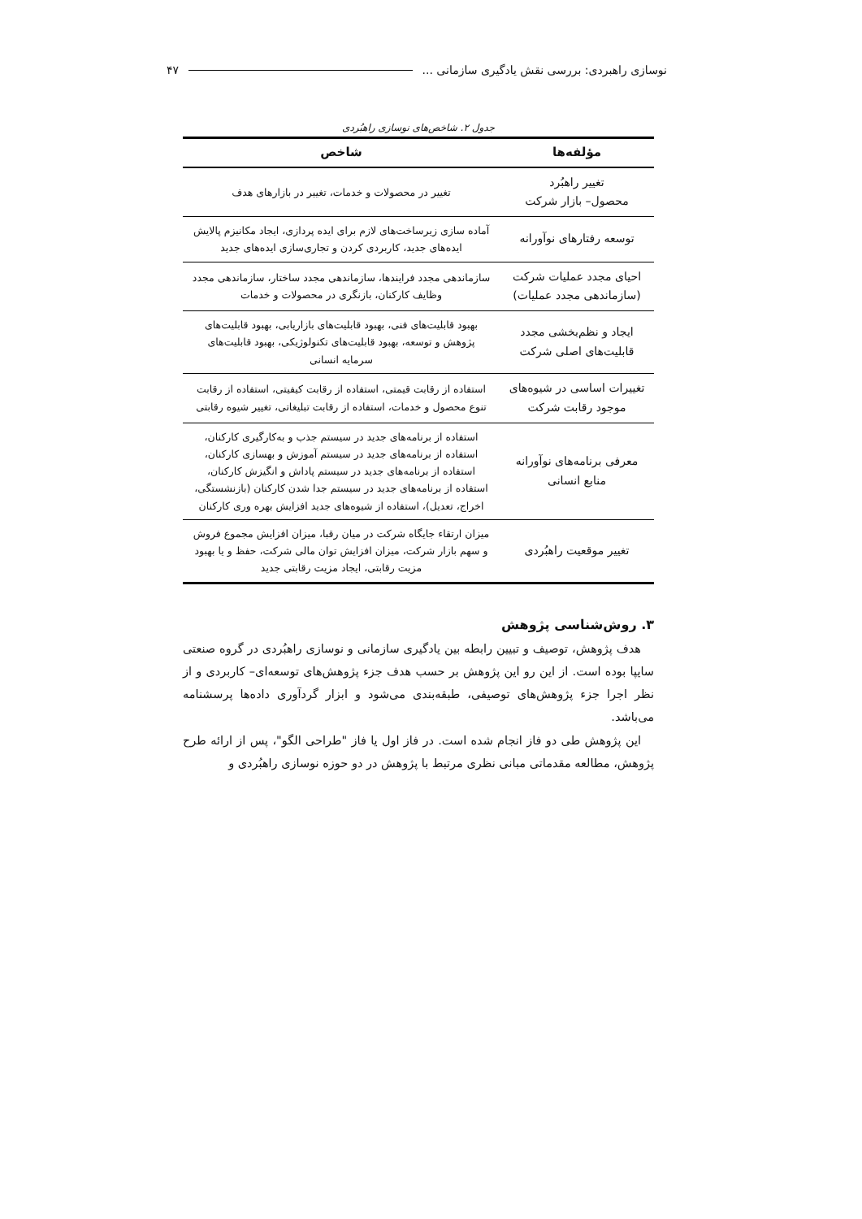نوسازی راهبردی: بررسی نقش یادگیری سازمانی ... ۴۷
جدول ۲. شاخص‌های نوسازی راهبُردی
| مؤلفه‌ها | شاخص |
| --- | --- |
| تغییر راهبُرد محصول– بازار شرکت | تغییر در محصولات و خدمات، تغییر در بازارهای هدف |
| توسعه رفتارهای نوآورانه | آماده سازی زیرساخت‌های لازم برای ایده پردازی، ایجاد مکانیزم پالایش ایده‌های جدید، کاربردی کردن و تجاری‌سازی ایده‌های جدید |
| احیای مجدد عملیات شرکت (سازماندهی مجدد عملیات) | سازماندهی مجدد فرایندها، سازماندهی مجدد ساختار، سازماندهی مجدد وظایف کارکنان، بازنگری در محصولات و خدمات |
| ایجاد و نظم‌بخشی مجدد قابلیت‌های اصلی شرکت | بهبود قابلیت‌های فنی، بهبود قابلیت‌های بازاریابی، بهبود قابلیت‌های پژوهش و توسعه، بهبود قابلیت‌های تکنولوژیکی، بهبود قابلیت‌های سرمایه انسانی |
| تغییرات اساسی در شیوه‌های موجود رقابت شرکت | استفاده از رقابت قیمتی، استفاده از رقابت کیفیتی، استفاده از رقابت تنوع محصول و خدمات، استفاده از رقابت تبلیغاتی، تغییر شیوه رقابتی |
| معرفی برنامه‌های نوآورانه منابع انسانی | استفاده از برنامه‌های جدید در سیستم جذب و به‌کارگیری کارکنان، استفاده از برنامه‌های جدید در سیستم آموزش و بهسازی کارکنان، استفاده از برنامه‌های جدید در سیستم پاداش و انگیزش کارکنان، استفاده از برنامه‌های جدید در سیستم جدا شدن کارکنان (بازنشستگی، اخراج، تعدیل)، استفاده از شیوه‌های جدید افزایش بهره وری کارکنان |
| تغییر موقعیت راهبُردی | میزان ارتقاء جایگاه شرکت در میان رقبا، میزان افزایش مجموع فروش و سهم بازار شرکت، میزان افزایش توان مالی شرکت، حفظ و یا بهبود مزیت رقابتی، ایجاد مزیت رقابتی جدید |
۳. روش‌شناسی پژوهش
هدف پژوهش، توصیف و تبیین رابطه بین یادگیری سازمانی و نوسازی راهبُردی در گروه صنعتی سایپا بوده است. از این رو این پژوهش بر حسب هدف جزء پژوهش‌های توسعه‌ای– کاربردی و از نظر اجرا جزء پژوهش‌های توصیفی، طبقه‌بندی می‌شود و ابزار گردآوری داده‌ها پرسشنامه می‌باشد.
این پژوهش طی دو فاز انجام شده است. در فاز اول یا فاز "طراحی الگو"، پس از ارائه طرح پژوهش، مطالعه مقدماتی مبانی نظری مرتبط با پژوهش در دو حوزه نوسازی راهبُردی و